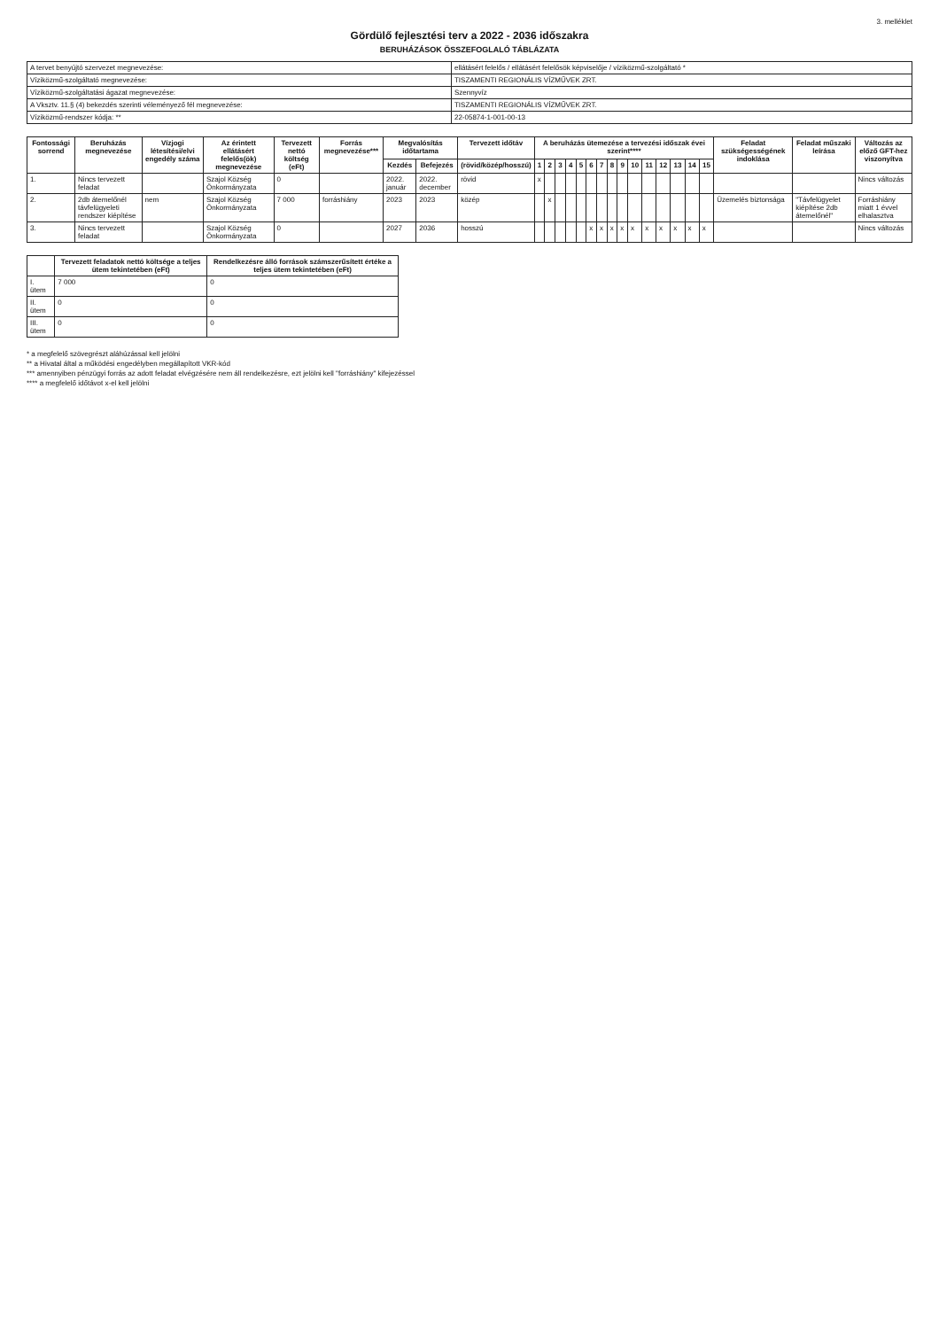3. melléklet
Gördülő fejlesztési terv a 2022 - 2036 időszakra
BERUHÁZÁSOK ÖSSZEFOGLALÓ TÁBLÁZATA
| A tervet benyújtó szervezet megnevezése: | ellátásért felelős / ellátásért felelősök képviselője / víziközmű-szolgáltató * |
| Víziközmű-szolgáltató megnevezése: | TISZAMENTI REGIONÁLIS VÍZMŰVEK ZRT. |
| Víziközmű-szolgáltatási ágazat megnevezése: | Szennyvíz |
| A Vksztv. 11.§ (4) bekezdés szerinti véleményező fél megnevezése: | TISZAMENTI REGIONÁLIS VÍZMŰVEK ZRT. |
| Víziközmű-rendszer kódja: ** | 22-05874-1-001-00-13 |
| Fontossági sorrend | Beruházás megnevezése | Vízjogi létesítési/elvi engedély száma | Az érintett ellátásért felelős(ök) megnevezése | Tervezett nettó költség (eFt) | Forrás megnevezése*** | Megvalósítás időtartama | | Tervezett időtáv | A beruházás ütemezése a tervezési időszak évei szerint**** | | | | | | | | | | | | | | | Feladat szükségességének indoklása | Feladat műszaki leírása | Változás az előző GFT-hez viszonyítva |
| --- | --- | --- | --- | --- | --- | --- | --- | --- | --- | --- | --- | --- | --- | --- | --- | --- | --- | --- | --- | --- | --- | --- | --- | --- | --- | --- |
| | | | | | | Kezdés | Befejezés | (rövid/közép/hosszú) | 1 | 2 | 3 | 4 | 5 | 6 | 7 | 8 | 9 | 10 | 11 | 12 | 13 | 14 | 15 | | | |
| 1. | Nincs tervezett feladat | | Szajol Község Önkormányzata | 0 | | 2022. január | 2022. december | rövid | x | | | | | | | | | | | | | | | | | Nincs változás |
| 2. | 2db átemelőnél távfelügyeleti rendszer kiépítése | nem | Szajol Község Önkormányzata | 7 000 | forráshiány | 2023 | 2023 | közép | | x | | | | | | | | | | | | | | Üzemelés biztonsága | "Távfelügyelet kiépítése 2db átemelőnél" | Forráshiány miatt 1 évvel elhalasztva |
| 3. | Nincs tervezett feladat | | Szajol Község Önkormányzata | 0 | | 2027 | 2036 | hosszú | | | | | | x | x | x | x | x | x | x | x | x | x | | | Nincs változás |
| | Tervezett feladatok nettó költsége a teljes ütem tekintetében (eFt) | Rendelkezésre álló források számszerűsített értéke a teljes ütem tekintetében (eFt) |
| --- | --- | --- |
| I. ütem | 7 000 | 0 |
| II. ütem | 0 | 0 |
| III. ütem | 0 | 0 |
* a megfelelő szövegrészt aláhúzással kell jelölni
** a Hivatal által a működési engedélyben megállapított VKR-kód
*** amennyiben pénzügyi forrás az adott feladat elvégzésére nem áll rendelkezésre, ezt jelölni kell "forráshiány" kifejezéssel
**** a megfelelő időtávot x-el kell jelölni